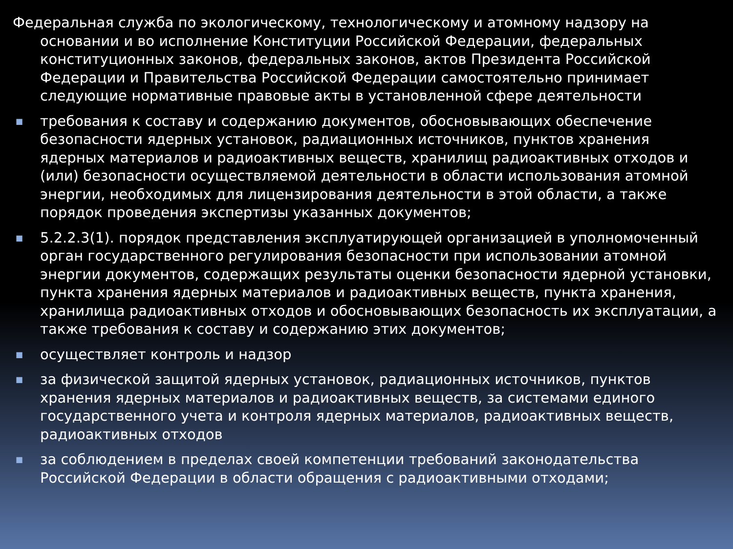Федеральная служба по экологическому, технологическому и атомному надзору на основании и во исполнение Конституции Российской Федерации, федеральных конституционных законов, федеральных законов, актов Президента Российской Федерации и Правительства Российской Федерации самостоятельно принимает следующие нормативные правовые акты в установленной сфере деятельности
■ требования к составу и содержанию документов, обосновывающих обеспечение безопасности ядерных установок, радиационных источников, пунктов хранения ядерных материалов и радиоактивных веществ, хранилищ радиоактивных отходов и (или) безопасности осуществляемой деятельности в области использования атомной энергии, необходимых для лицензирования деятельности в этой области, а также порядок проведения экспертизы указанных документов;
■ 5.2.2.3(1). порядок представления эксплуатирующей организацией в уполномоченный орган государственного регулирования безопасности при использовании атомной энергии документов, содержащих результаты оценки безопасности ядерной установки, пункта хранения ядерных материалов и радиоактивных веществ, пункта хранения, хранилища радиоактивных отходов и обосновывающих безопасность их эксплуатации, а также требования к составу и содержанию этих документов;
■ осуществляет контроль и надзор
■ за физической защитой ядерных установок, радиационных источников, пунктов хранения ядерных материалов и радиоактивных веществ, за системами единого государственного учета и контроля ядерных материалов, радиоактивных веществ, радиоактивных отходов
■ за соблюдением в пределах своей компетенции требований законодательства Российской Федерации в области обращения с радиоактивными отходами;